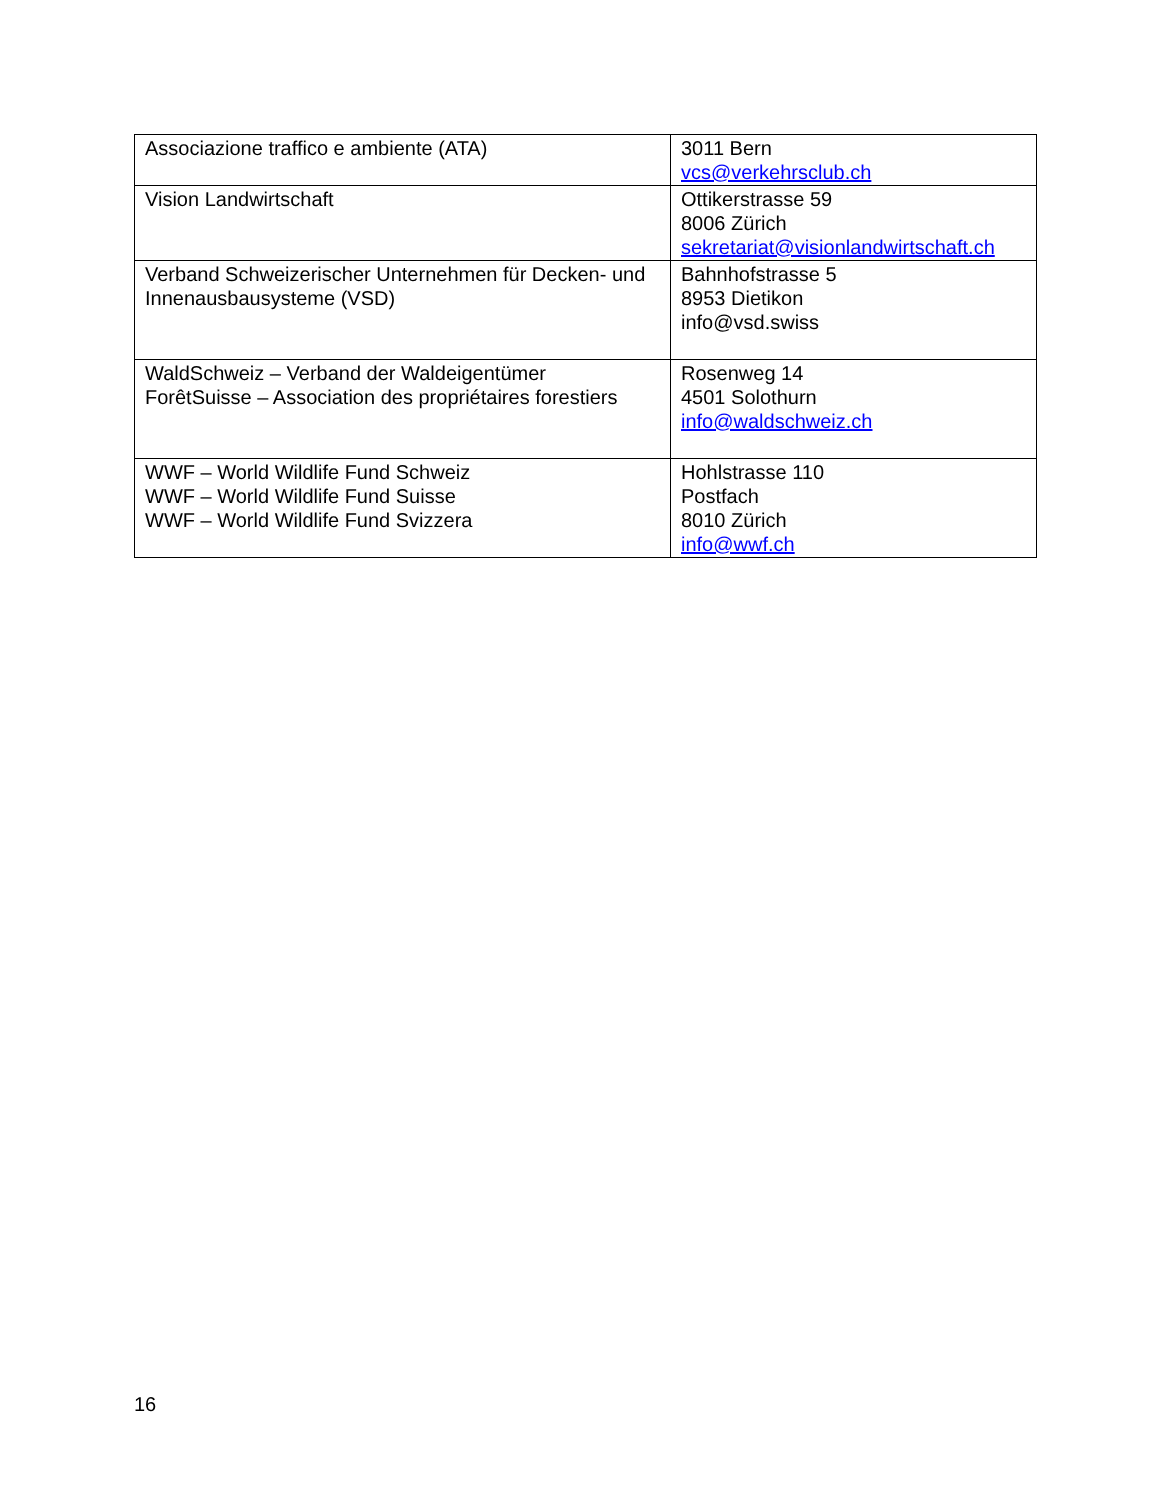| Associazione traffico e ambiente (ATA) | 3011 Bern vcs@verkehrsclub.ch |
| Vision Landwirtschaft | Ottikerstrasse 59 8006 Zürich sekretariat@visionlandwirtschaft.ch |
| Verband Schweizerischer Unternehmen für Decken- und Innenausbausysteme (VSD) | Bahnhofstrasse 5 8953 Dietikon info@vsd.swiss |
| WaldSchweiz – Verband der Waldeigentümer ForêtSuisse – Association des propriétaires forestiers | Rosenweg 14 4501 Solothurn info@waldschweiz.ch |
| WWF – World Wildlife Fund Schweiz WWF – World Wildlife Fund Suisse WWF – World Wildlife Fund Svizzera | Hohlstrasse 110 Postfach 8010 Zürich info@wwf.ch |
16